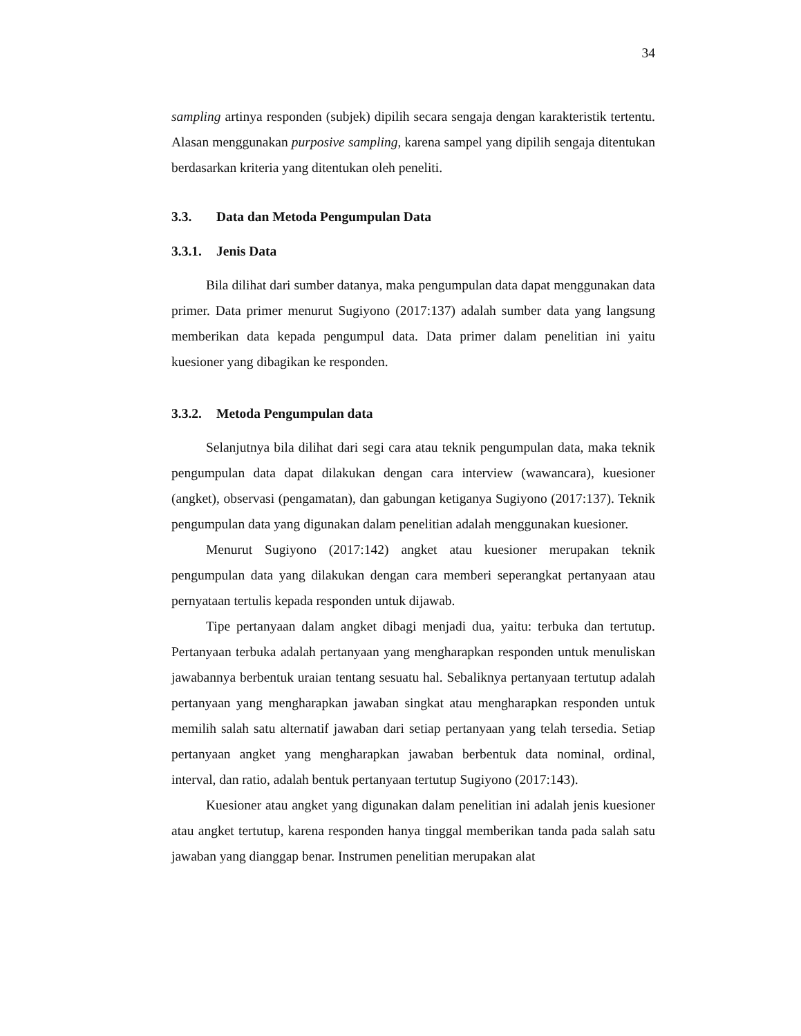34
sampling artinya responden (subjek) dipilih secara sengaja dengan karakteristik tertentu. Alasan menggunakan purposive sampling, karena sampel yang dipilih sengaja ditentukan berdasarkan kriteria yang ditentukan oleh peneliti.
3.3. Data dan Metoda Pengumpulan Data
3.3.1. Jenis Data
Bila dilihat dari sumber datanya, maka pengumpulan data dapat menggunakan data primer. Data primer menurut Sugiyono (2017:137) adalah sumber data yang langsung memberikan data kepada pengumpul data. Data primer dalam penelitian ini yaitu kuesioner yang dibagikan ke responden.
3.3.2. Metoda Pengumpulan data
Selanjutnya bila dilihat dari segi cara atau teknik pengumpulan data, maka teknik pengumpulan data dapat dilakukan dengan cara interview (wawancara), kuesioner (angket), observasi (pengamatan), dan gabungan ketiganya Sugiyono (2017:137). Teknik pengumpulan data yang digunakan dalam penelitian adalah menggunakan kuesioner.
Menurut Sugiyono (2017:142) angket atau kuesioner merupakan teknik pengumpulan data yang dilakukan dengan cara memberi seperangkat pertanyaan atau pernyataan tertulis kepada responden untuk dijawab.
Tipe pertanyaan dalam angket dibagi menjadi dua, yaitu: terbuka dan tertutup. Pertanyaan terbuka adalah pertanyaan yang mengharapkan responden untuk menuliskan jawabannya berbentuk uraian tentang sesuatu hal. Sebaliknya pertanyaan tertutup adalah pertanyaan yang mengharapkan jawaban singkat atau mengharapkan responden untuk memilih salah satu alternatif jawaban dari setiap pertanyaan yang telah tersedia. Setiap pertanyaan angket yang mengharapkan jawaban berbentuk data nominal, ordinal, interval, dan ratio, adalah bentuk pertanyaan tertutup Sugiyono (2017:143).
Kuesioner atau angket yang digunakan dalam penelitian ini adalah jenis kuesioner atau angket tertutup, karena responden hanya tinggal memberikan tanda pada salah satu jawaban yang dianggap benar. Instrumen penelitian merupakan alat